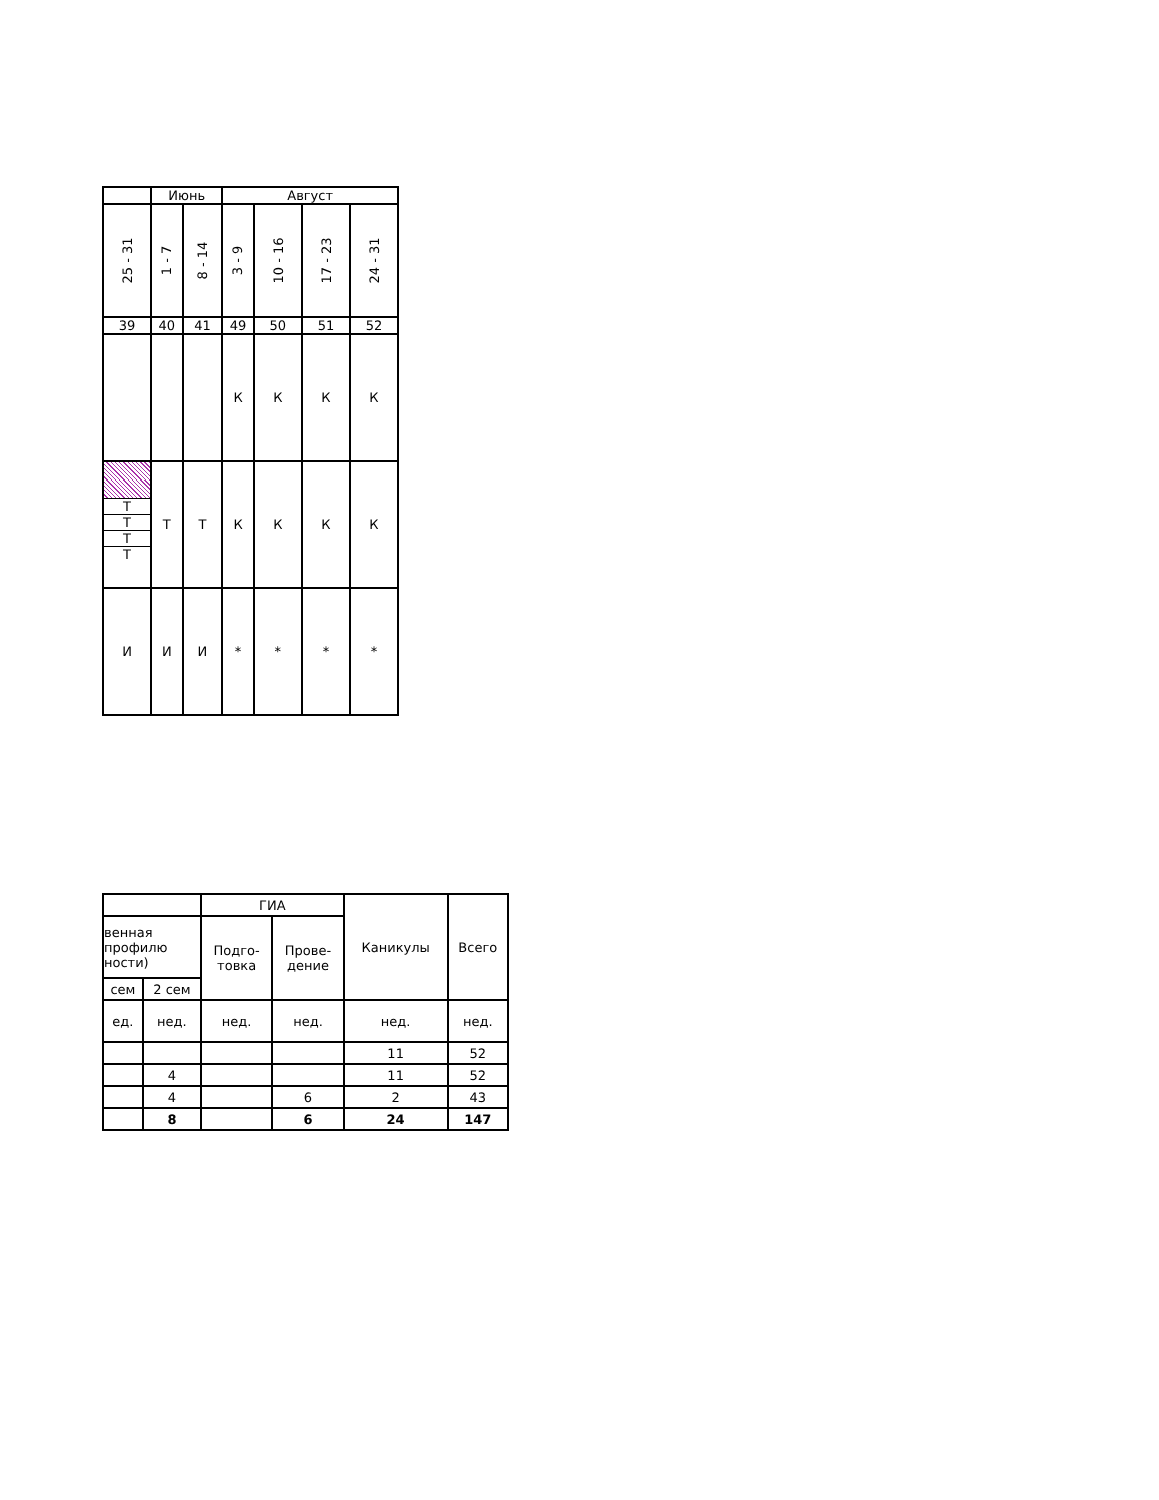| | Июнь | | Август | | | |
| 25 - 31 | 1 - 7 | 8 - 14 | 3 - 9 | 10 - 16 | 17 - 23 | 24 - 31 |
| 39 | 40 | 41 | 49 | 50 | 51 | 52 |
| | | | К | К | К | К |
| Т Т Т Т | Т | Т | К | К | К | К |
| И | И | И | * | * | * | * |
| | | ГИА | | Каникулы | Всего |
| венная профилю ности) | | Подго- товка | Прове- дение | | |
| сем | 2 сем | | | | |
| ед. | нед. | нед. | нед. | нед. | нед. |
| | | | | 11 | 52 |
| | 4 | | | 11 | 52 |
| | 4 | | 6 | 2 | 43 |
| | 8 | | 6 | 24 | 147 |